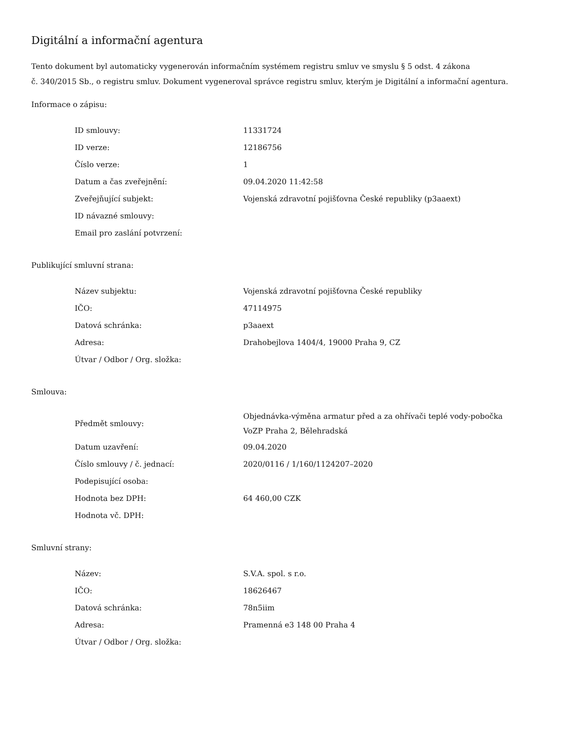Digitální a informační agentura
Tento dokument byl automaticky vygenerován informačním systémem registru smluv ve smyslu § 5 odst. 4 zákona
č. 340/2015 Sb., o registru smluv. Dokument vygeneroval správce registru smluv, kterým je Digitální a informační agentura.
Informace o zápisu:
| ID smlouvy: | 11331724 |
| ID verze: | 12186756 |
| Číslo verze: | 1 |
| Datum a čas zveřejnění: | 09.04.2020 11:42:58 |
| Zveřejňující subjekt: | Vojenská zdravotní pojišťovna České republiky (p3aaext) |
| ID návazné smlouvy: | |
| Email pro zaslání potvrzení: | |
Publikující smluvní strana:
| Název subjektu: | Vojenská zdravotní pojišťovna České republiky |
| IČO: | 47114975 |
| Datová schránka: | p3aaext |
| Adresa: | Drahobejlova 1404/4, 19000 Praha 9, CZ |
| Útvar / Odbor / Org. složka: | |
Smlouva:
| Předmět smlouvy: | Objednávka-výměna armatur před a za ohřívači teplé vody-pobočka VoZP Praha 2, Bělehradská |
| Datum uzavření: | 09.04.2020 |
| Číslo smlouvy / č. jednací: | 2020/0116 / 1/160/1124207–2020 |
| Podepisující osoba: | |
| Hodnota bez DPH: | 64 460,00 CZK |
| Hodnota vč. DPH: | |
Smluvní strany:
| Název: | S.V.A. spol. s r.o. |
| IČO: | 18626467 |
| Datová schránka: | 78n5iim |
| Adresa: | Pramenná e3 148 00 Praha 4 |
| Útvar / Odbor / Org. složka: | |